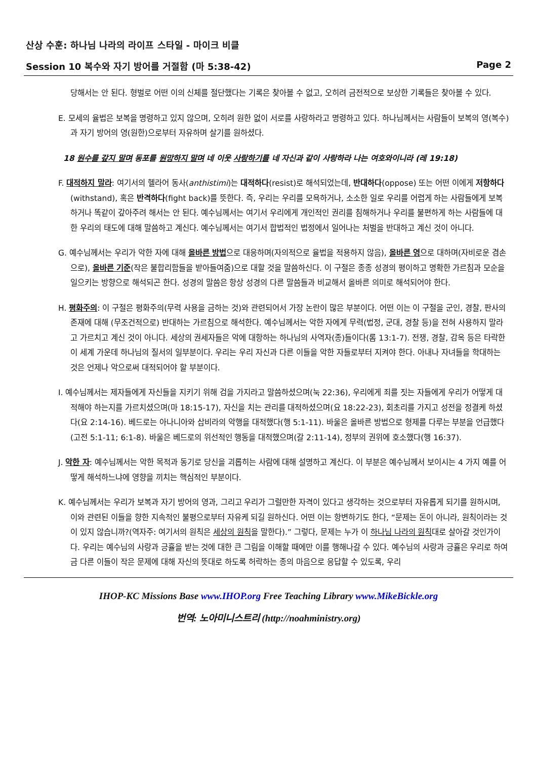산상 수훈: 하나님 나라의 라이프 스타일 - 마이크 비클
Session 10 복수와 자기 방어를 거절함 (마 5:38-42) Page 2
당해서는 안 된다. 형벌로 어떤 이의 신체를 절단했다는 기록은 찾아볼 수 없고, 오히려 금전적으로 보상한 기록들은 찾아볼 수 있다.
E. 모세의 율법은 보복을 명령하고 있지 않으며, 오히려 원한 없이 서로를 사랑하라고 명령하고 있다. 하나님께서는 사람들이 보복의 영(복수)과 자기 방어의 영(원한)으로부터 자유하며 살기를 원하셨다.
18 원수를 갚지 말며 동포를 원망하지 말며 네 이웃 사랑하기를 네 자신과 같이 사랑하라 나는 여호와이니라 (레 19:18)
F. 대적하지 말라: 여기서의 헬라어 동사(anthistimi)는 대적하다(resist)로 해석되었는데, 반대하다(oppose) 또는 어떤 이에게 저항하다(withstand), 혹은 반격하다(fight back)를 뜻한다. 즉, 우리는 우리를 모욕하거나, 소소한 일로 우리를 어렵게 하는 사람들에게 보복하거나 똑같이 갚아주려 해서는 안 된다. 예수님께서는 여기서 우리에게 개인적인 권리를 침해하거나 우리를 불편하게 하는 사람들에 대한 우리의 태도에 대해 말씀하고 계신다. 예수님께서는 여기서 합법적인 법정에서 일어나는 처벌을 반대하고 계신 것이 아니다.
G. 예수님께서는 우리가 악한 자에 대해 올바른 방법으로 대응하며(자의적으로 율법을 적용하지 않음), 올바른 영으로 대하며(자비로운 겸손으로), 올바른 기준(작은 불합리함들을 받아들여줌)으로 대할 것을 말씀하신다. 이 구절은 종종 성경의 평이하고 명확한 가르침과 모순을 일으키는 방향으로 해석되곤 한다. 성경의 말씀은 항상 성경의 다른 말씀들과 비교해서 올바른 의미로 해석되어야 한다.
H. 평화주의: 이 구절은 평화주의(무력 사용을 금하는 것)와 관련되어서 가장 논란이 많은 부분이다. 어떤 이는 이 구절을 군인, 경찰, 판사의 존재에 대해 (무조건적으로) 반대하는 가르침으로 해석한다. 예수님께서는 악한 자에게 무력(법정, 군대, 경찰 등)을 전혀 사용하지 말라고 가르치고 계신 것이 아니다. 세상의 권세자들은 악에 대항하는 하나님의 사역자(종)들이다(롬 13:1-7). 전쟁, 경찰, 감옥 등은 타락한 이 세계 가운데 하나님의 질서의 일부분이다. 우리는 우리 자신과 다른 이들을 악한 자들로부터 지켜야 한다. 아내나 자녀들을 학대하는 것은 언제나 악으로써 대적되어야 할 부분이다.
I. 예수님께서는 제자들에게 자신들을 지키기 위해 검을 가지라고 말씀하셨으며(눅 22:36), 우리에게 죄를 짓는 자들에게 우리가 어떻게 대적해야 하는지를 가르치셨으며(마 18:15-17), 자신을 치는 관리를 대적하셨으며(요 18:22-23), 회초리를 가지고 성전을 정결케 하셨다(요 2:14-16). 베드로는 아나니아와 삽비라의 악행을 대적했다(행 5:1-11). 바울은 올바른 방법으로 형제를 다루는 부분을 언급했다(고전 5:1-11; 6:1-8). 바울은 베드로의 위선적인 행동을 대적했으며(갈 2:11-14), 정부의 권위에 호소했다(행 16:37).
J. 악한 자: 예수님께서는 악한 목적과 동기로 당신을 괴롭히는 사람에 대해 설명하고 계신다. 이 부분은 예수님께서 보이시는 4 가지 예를 어떻게 해석하느냐에 영향을 끼치는 핵심적인 부분이다.
K. 예수님께서는 우리가 보복과 자기 방어의 영과, 그리고 우리가 그럴만한 자격이 있다고 생각하는 것으로부터 자유롭게 되기를 원하시며, 이와 관련된 이들을 향한 지속적인 불평으로부터 자유케 되길 원하신다. 어떤 이는 항변하기도 한다, “문제는 돈이 아니라, 원칙이라는 것이 있지 않습니까?(역자주: 여기서의 원칙은 세상의 원칙을 말한다).” 그렇다, 문제는 누가 이 하나님 나라의 원칙대로 살아갈 것인가이다. 우리는 예수님의 사랑과 긍휼을 받는 것에 대한 큰 그림을 이해할 때에만 이를 행해나갈 수 있다. 예수님의 사랑과 긍휼은 우리로 하여금 다른 이들이 작은 문제에 대해 자신의 뜻대로 하도록 허락하는 종의 마음으로 응답할 수 있도록, 우리
IHOP-KC Missions Base www.IHOP.org Free Teaching Library www.MikeBickle.org
번역: 노아미니스트리 (http://noahministry.org)